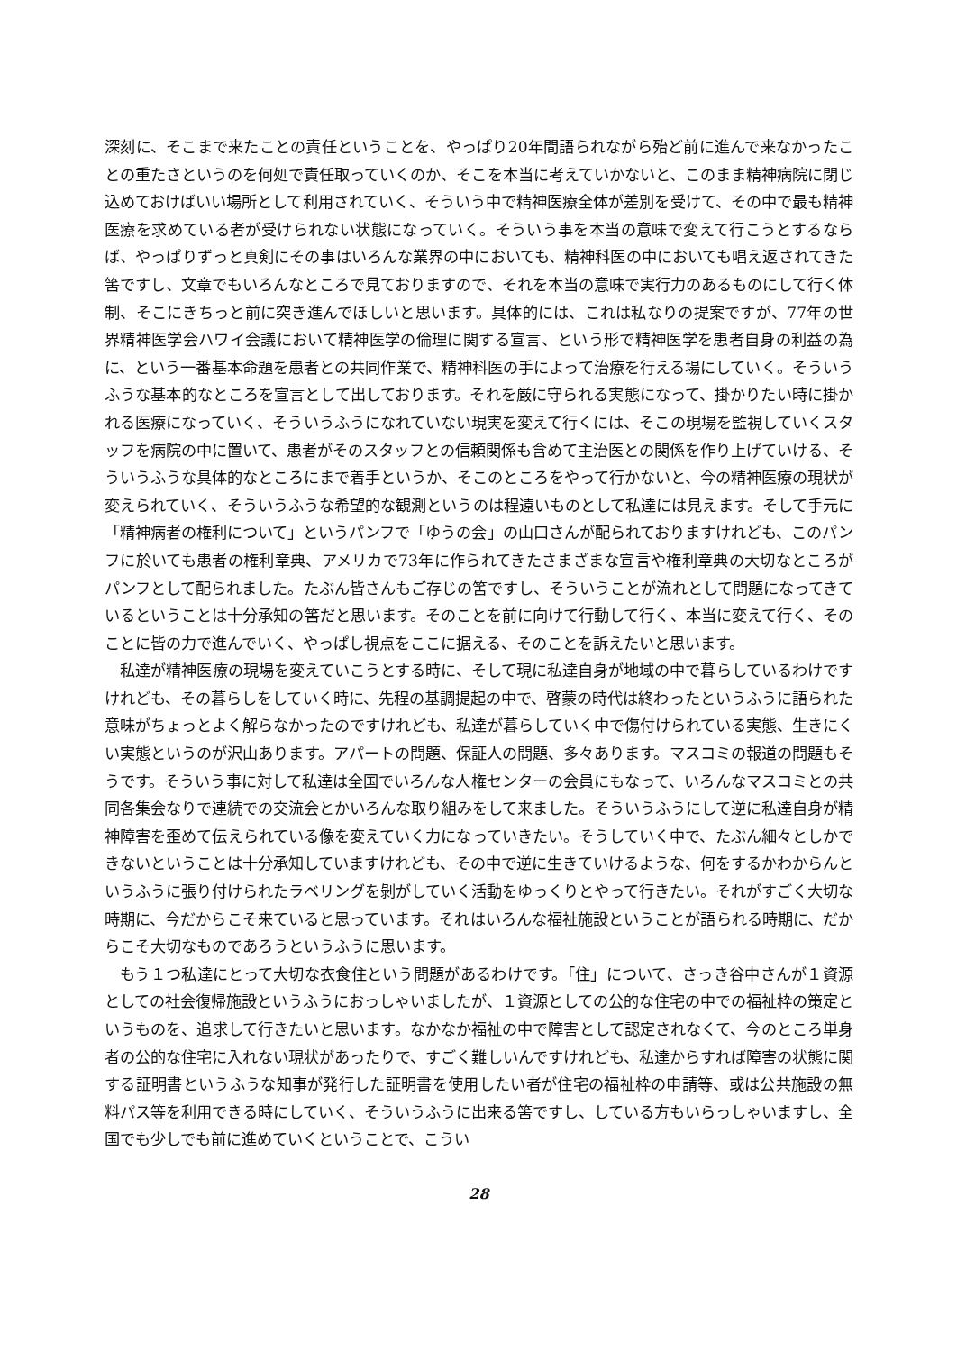深刻に、そこまで来たことの責任ということを、やっぱり20年間語られながら殆ど前に進んで来なかったことの重たさというのを何処で責任取っていくのか、そこを本当に考えていかないと、このまま精神病院に閉じ込めておけばいい場所として利用されていく、そういう中で精神医療全体が差別を受けて、その中で最も精神医療を求めている者が受けられない状態になっていく。そういう事を本当の意味で変えて行こうとするならば、やっぱりずっと真剣にその事はいろんな業界の中においても、精神科医の中においても唱え返されてきた筈ですし、文章でもいろんなところで見ておりますので、それを本当の意味で実行力のあるものにして行く体制、そこにきちっと前に突き進んでほしいと思います。具体的には、これは私なりの提案ですが、77年の世界精神医学会ハワイ会議において精神医学の倫理に関する宣言、という形で精神医学を患者自身の利益の為に、という一番基本命題を患者との共同作業で、精神科医の手によって治療を行える場にしていく。そういうふうな基本的なところを宣言として出しております。それを厳に守られる実態になって、掛かりたい時に掛かれる医療になっていく、そういうふうになれていない現実を変えて行くには、そこの現場を監視していくスタッフを病院の中に置いて、患者がそのスタッフとの信頼関係も含めて主治医との関係を作り上げていける、そういうふうな具体的なところにまで着手というか、そこのところをやって行かないと、今の精神医療の現状が変えられていく、そういうふうな希望的な観測というのは程遠いものとして私達には見えます。そして手元に「精神病者の権利について」というパンフで「ゆうの会」の山口さんが配られておりますけれども、このパンフに於いても患者の権利章典、アメリカで73年に作られてきたさまざまな宣言や権利章典の大切なところがパンフとして配られました。たぶん皆さんもご存じの筈ですし、そういうことが流れとして問題になってきているということは十分承知の筈だと思います。そのことを前に向けて行動して行く、本当に変えて行く、そのことに皆の力で進んでいく、やっぱし視点をここに据える、そのことを訴えたいと思います。
私達が精神医療の現場を変えていこうとする時に、そして現に私達自身が地域の中で暮らしているわけですけれども、その暮らしをしていく時に、先程の基調提起の中で、啓蒙の時代は終わったというふうに語られた意味がちょっとよく解らなかったのですけれども、私達が暮らしていく中で傷付けられている実態、生きにくい実態というのが沢山あります。アパートの問題、保証人の問題、多々あります。マスコミの報道の問題もそうです。そういう事に対して私達は全国でいろんな人権センターの会員にもなって、いろんなマスコミとの共同各集会なりで連続での交流会とかいろんな取り組みをして来ました。そういうふうにして逆に私達自身が精神障害を歪めて伝えられている像を変えていく力になっていきたい。そうしていく中で、たぶん細々としかできないということは十分承知していますけれども、その中で逆に生きていけるような、何をするかわからんというふうに張り付けられたラベリングを剝がしていく活動をゆっくりとやって行きたい。それがすごく大切な時期に、今だからこそ来ていると思っています。それはいろんな福祉施設ということが語られる時期に、だからこそ大切なものであろうというふうに思います。
もう１つ私達にとって大切な衣食住という問題があるわけです。「住」について、さっき谷中さんが１資源としての社会復帰施設というふうにおっしゃいましたが、１資源としての公的な住宅の中での福祉枠の策定というものを、追求して行きたいと思います。なかなか福祉の中で障害として認定されなくて、今のところ単身者の公的な住宅に入れない現状があったりで、すごく難しいんですけれども、私達からすれば障害の状態に関する証明書というふうな知事が発行した証明書を使用したい者が住宅の福祉枠の申請等、或は公共施設の無料パス等を利用できる時にしていく、そういうふうに出来る筈ですし、している方もいらっしゃいますし、全国でも少しでも前に進めていくということで、こうい
28